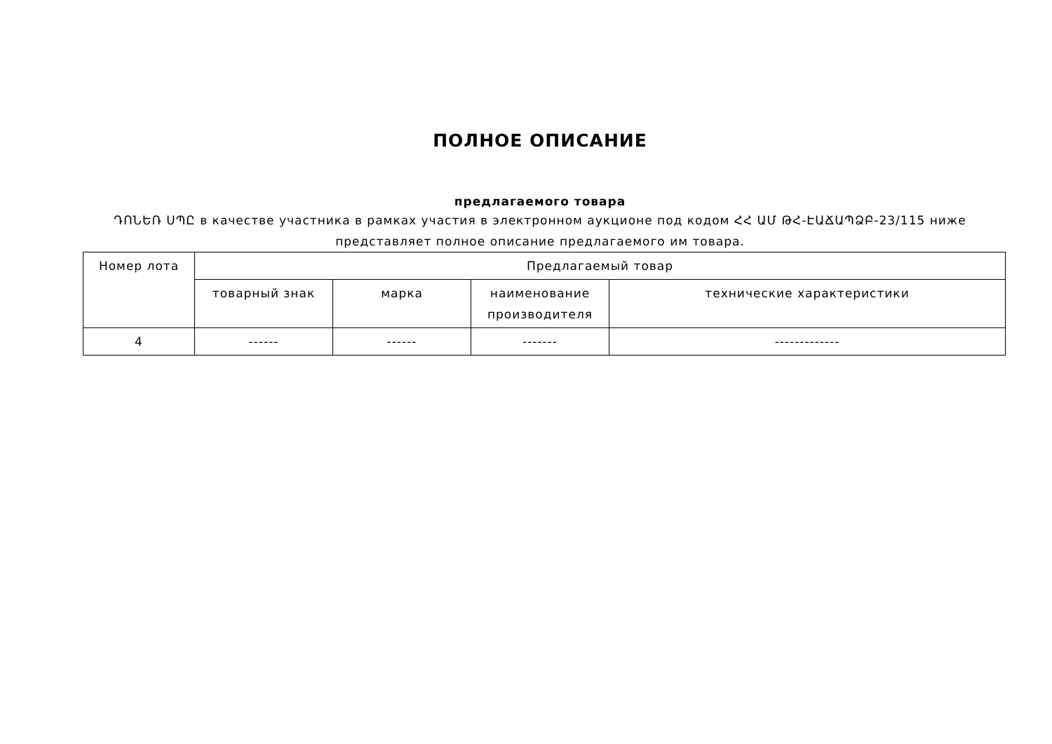ПОЛНОЕ ОПИСАНИЕ
предлагаемого товара
ԴՈՆԵՌ ՍՊԸ в качестве участника в рамках участия в электронном аукционе под кодом ՀՀ ԱՄ ԹՀ-ԷԱՃԱՊՁԲ-23/115 ниже представляет полное описание предлагаемого им товара.
| Номер лота | Предлагаемый товар | | | |
| | товарный знак | марка | наименование производителя | технические характеристики |
| 4 | ------ | ------ | ------- | ------------- |